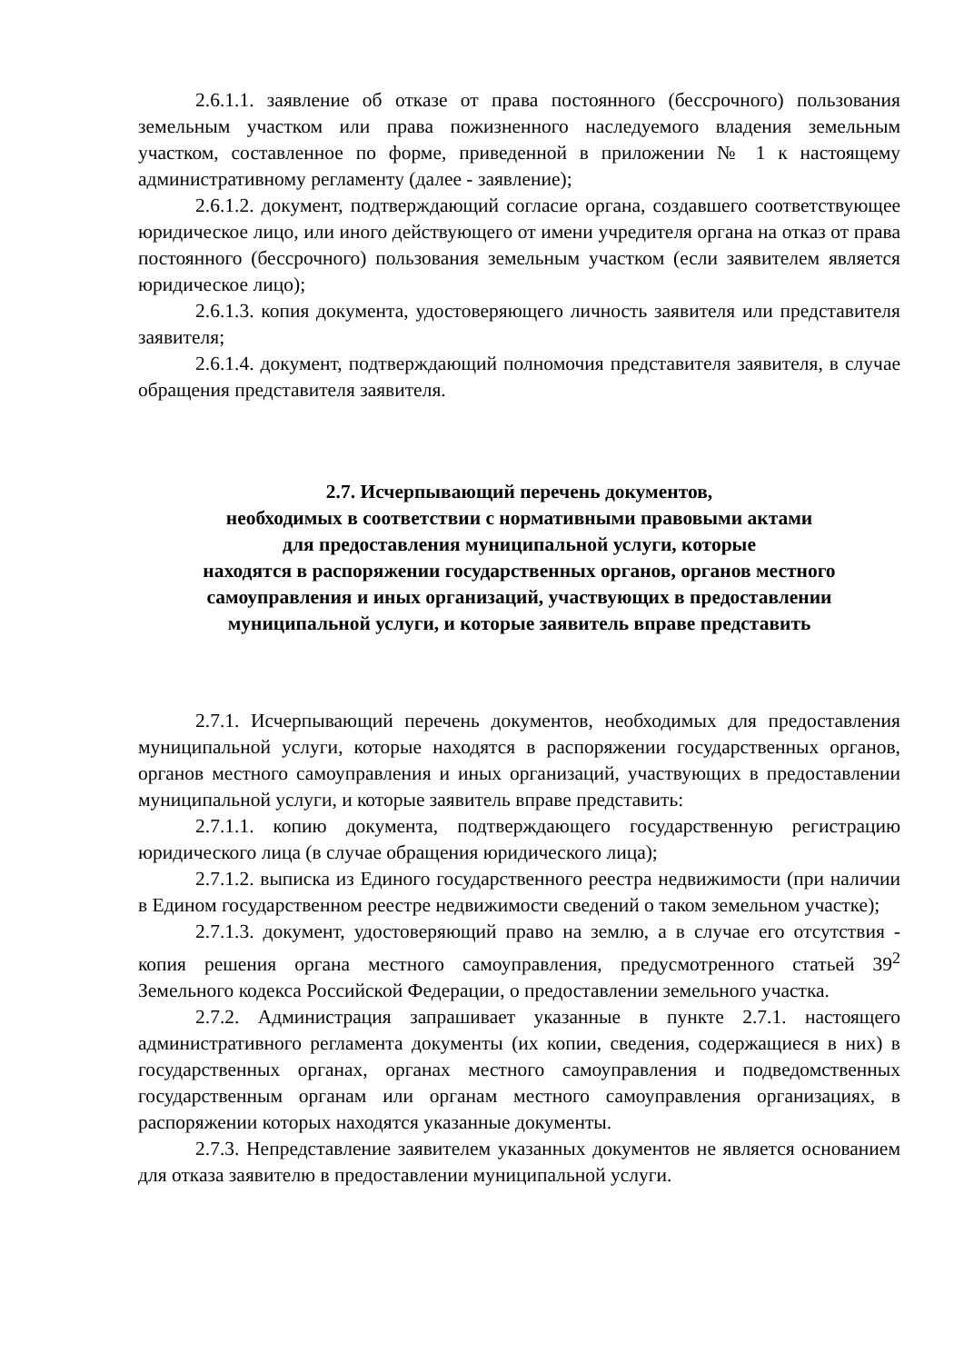2.6.1.1. заявление об отказе от права постоянного (бессрочного) пользования земельным участком или права пожизненного наследуемого владения земельным участком, составленное по форме, приведенной в приложении № 1 к настоящему административному регламенту (далее - заявление);
2.6.1.2. документ, подтверждающий согласие органа, создавшего соответствующее юридическое лицо, или иного действующего от имени учредителя органа на отказ от права постоянного (бессрочного) пользования земельным участком (если заявителем является юридическое лицо);
2.6.1.3. копия документа, удостоверяющего личность заявителя или представителя заявителя;
2.6.1.4. документ, подтверждающий полномочия представителя заявителя, в случае обращения представителя заявителя.
2.7. Исчерпывающий перечень документов,
необходимых в соответствии с нормативными правовыми актами
для предоставления муниципальной услуги, которые
находятся в распоряжении государственных органов, органов местного самоуправления и иных организаций, участвующих в предоставлении муниципальной услуги, и которые заявитель вправе представить
2.7.1. Исчерпывающий перечень документов, необходимых для предоставления муниципальной услуги, которые находятся в распоряжении государственных органов, органов местного самоуправления и иных организаций, участвующих в предоставлении муниципальной услуги, и которые заявитель вправе представить:
2.7.1.1. копию документа, подтверждающего государственную регистрацию юридического лица (в случае обращения юридического лица);
2.7.1.2. выписка из Единого государственного реестра недвижимости (при наличии в Едином государственном реестре недвижимости сведений о таком земельном участке);
2.7.1.3. документ, удостоверяющий право на землю, а в случае его отсутствия - копия решения органа местного самоуправления, предусмотренного статьей 39<sup>2</sup> Земельного кодекса Российской Федерации, о предоставлении земельного участка.
2.7.2. Администрация запрашивает указанные в пункте 2.7.1. настоящего административного регламента документы (их копии, сведения, содержащиеся в них) в государственных органах, органах местного самоуправления и подведомственных государственным органам или органам местного самоуправления организациях, в распоряжении которых находятся указанные документы.
2.7.3. Непредставление заявителем указанных документов не является основанием для отказа заявителю в предоставлении муниципальной услуги.